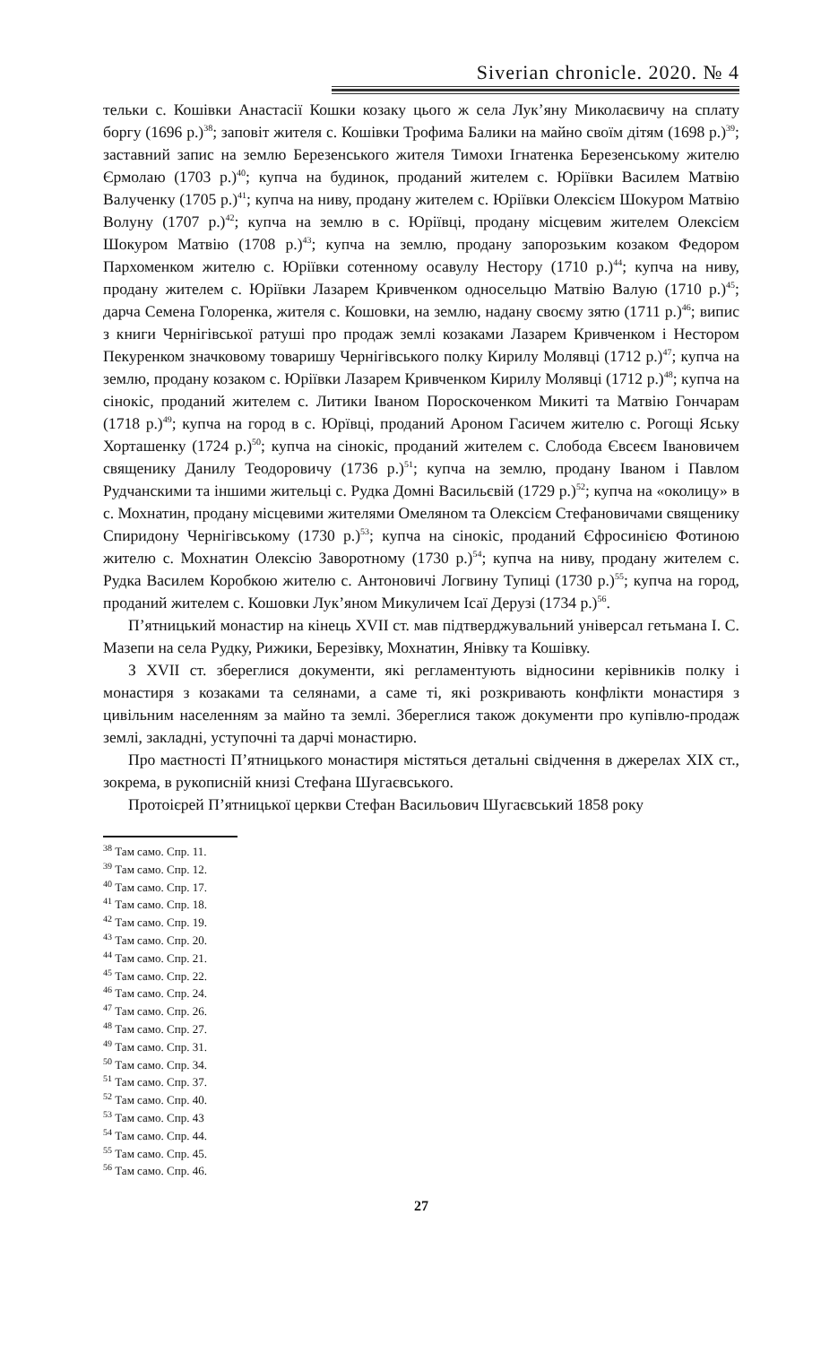Siverian chronicle. 2020. № 4
тельки с. Кошівки Анастасії Кошки козаку цього ж села Лук’яну Миколаєвичу на сплату боргу (1696 р.)<sup>38</sup>; заповіт жителя с. Кошівки Трофима Балики на майно своїм дітям (1698 р.)<sup>39</sup>; заставний запис на землю Березенського жителя Тимохи Ігнатенка Березенському жителю Єрмолаю (1703 р.)<sup>40</sup>; купча на будинок, проданий жителем с. Юріївки Василем Матвію Валученку (1705 р.)<sup>41</sup>; купча на ниву, продану жителем с. Юріївки Олексієм Шокуром Матвію Волуну (1707 р.)<sup>42</sup>; купча на землю в с. Юріївці, продану місцевим жителем Олексієм Шокуром Матвію (1708 р.)<sup>43</sup>; купча на землю, продану запорозьким козаком Федором Пархоменком жителю с. Юріївки сотенному осавулу Нестору (1710 р.)<sup>44</sup>; купча на ниву, продану жителем с. Юріївки Лазарем Кривченком односельцю Матвію Валую (1710 р.)<sup>45</sup>; дарча Семена Голоренка, жителя с. Кошовки, на землю, надану своєму зятю (1711 р.)<sup>46</sup>; випис з книги Чернігівської ратуші про продаж землі козаками Лазарем Кривченком і Нестором Пекуренком значковому товаришу Чернігівського полку Кирилу Молявці (1712 р.)<sup>47</sup>; купча на землю, продану козаком с. Юріївки Лазарем Кривченком Кирилу Молявці (1712 р.)<sup>48</sup>; купча на сінокіс, проданий жителем с. Литики Іваном Пороскоченком Микиті та Матвію Гончарам (1718 р.)<sup>49</sup>; купча на город в с. Юрївці, проданий Ароном Гасичем жителю с. Рогощі Яську Хорташенку (1724 р.)<sup>50</sup>; купча на сінокіс, проданий жителем с. Слобода Євсеєм Івановичем священику Данилу Теодоровичу (1736 р.)<sup>51</sup>; купча на землю, продану Іваном і Павлом Рудчанскими та іншими жительці с. Рудка Домні Васильєвій (1729 р.)<sup>52</sup>; купча на «околицу» в с. Мохнатин, продану місцевими жителями Омеляном та Олексієм Стефановичами священику Спиридону Чернігівському (1730 р.)<sup>53</sup>; купча на сінокіс, проданий Єфросинією Фотиною жителю с. Мохнатин Олексію Заворотному (1730 р.)<sup>54</sup>; купча на ниву, продану жителем с. Рудка Василем Коробкою жителю с. Антоновичі Логвину Тупиці (1730 р.)<sup>55</sup>; купча на город, проданий жителем с. Кошовки Лук’яном Микуличем Ісаї Дерузі (1734 р.)<sup>56</sup>.
П’ятницький монастир на кінець XVII ст. мав підтверджувальний універсал гетьмана І. С. Мазепи на села Рудку, Рижики, Березівку, Мохнатин, Янівку та Кошівку.
З XVII ст. збереглися документи, які регламентують відносини керівників полку і монастиря з козаками та селянами, а саме ті, які розкривають конфлікти монастиря з цивільним населенням за майно та землі. Збереглися також документи про купівлю-продаж землі, закладні, уступочні та дарчі монастирю.
Про маєтності П’ятницького монастиря містяться детальні свідчення в джерелах XIX ст., зокрема, в рукописній книзі Стефана Шугаєвського.
Протоієрей П’ятницької церкви Стефан Васильович Шугаєвський 1858 року
<sup>38</sup> Там само. Спр. 11.
<sup>39</sup> Там само. Спр. 12.
<sup>40</sup> Там само. Спр. 17.
<sup>41</sup> Там само. Спр. 18.
<sup>42</sup> Там само. Спр. 19.
<sup>43</sup> Там само. Спр. 20.
<sup>44</sup> Там само. Спр. 21.
<sup>45</sup> Там само. Спр. 22.
<sup>46</sup> Там само. Спр. 24.
<sup>47</sup> Там само. Спр. 26.
<sup>48</sup> Там само. Спр. 27.
<sup>49</sup> Там само. Спр. 31.
<sup>50</sup> Там само. Спр. 34.
<sup>51</sup> Там само. Спр. 37.
<sup>52</sup> Там само. Спр. 40.
<sup>53</sup> Там само. Спр. 43
<sup>54</sup> Там само. Спр. 44.
<sup>55</sup> Там само. Спр. 45.
<sup>56</sup> Там само. Спр. 46.
27